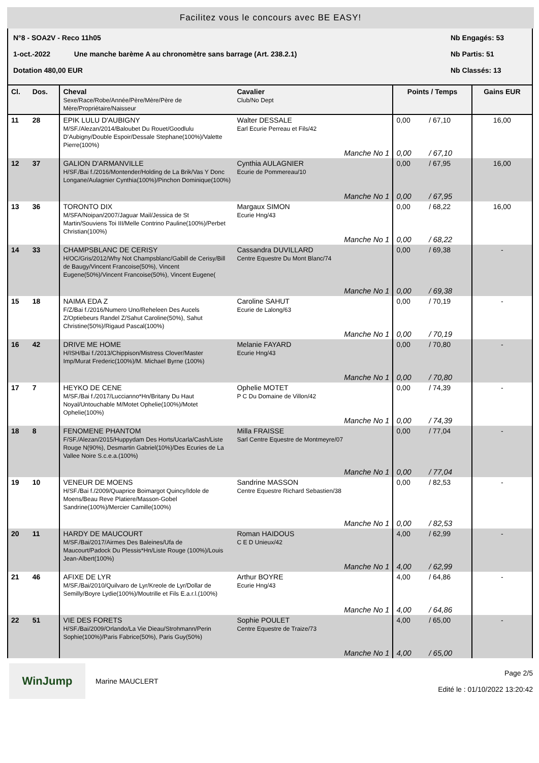Facilitez vous le concours avec BE EASY!
N°8 - SOA2V - Reco 11h05 Nb Engagés: 53
1-oct.-2022 Une manche barème A au chronomètre sans barrage (Art. 238.2.1) Nb Partis: 51
Dotation 480,00 EUR Nb Classés: 13
| Cl. | Dos. | Cheval Sexe/Race/Robe/Année/Père/Mère/Père de Mère/Propriétaire/Naisseur | Cavalier Club/No Dept | Points / Temps | | Gains EUR |
| --- | --- | --- | --- | --- | --- | --- |
| 11 | 28 | EPIK LULU D'AUBIGNY M/SF./Alezan/2014/Baloubet Du Rouet/Goodlulu D'Aubigny/Double Espoir/Dessale Stephane(100%)/Valette Pierre(100%) | Walter DESSALE Earl Ecurie Perreau et Fils/42 Manche No 1 | 0,00 0,00 | / 67,10 / 67,10 | 16,00 |
| 12 | 37 | GALION D'ARMANVILLE H/SF./Bai f./2016/Montender/Holding de La Brik/Vas Y Donc Longane/Aulagnier Cynthia(100%)/Pinchon Dominique(100%) | Cynthia AULAGNIER Ecurie de Pommereau/10 Manche No 1 | 0,00 0,00 | / 67,95 / 67,95 | 16,00 |
| 13 | 36 | TORONTO DIX M/SFA/Noipan/2007/Jaguar Mail/Jessica de St Martin/Souviens Toi III/Melle Contrino Pauline(100%)/Perbet Christian(100%) | Margaux SIMON Ecurie Hng/43 Manche No 1 | 0,00 0,00 | / 68,22 / 68,22 | 16,00 |
| 14 | 33 | CHAMPSBLANC DE CERISY H/OC/Gris/2012/Why Not Champsblanc/Gabill de Cerisy/Bill de Baugy/Vincent Francoise(50%), Vincent Eugene(50%)/Vincent Francoise(50%), Vincent Eugene( | Cassandra DUVILLARD Centre Equestre Du Mont Blanc/74 Manche No 1 | 0,00 0,00 | / 69,38 / 69,38 | - |
| 15 | 18 | NAIMA EDA Z F/Z/Bai f./2016/Numero Uno/Reheleen Des Aucels Z/Optiebeurs Randel Z/Sahut Caroline(50%), Sahut Christine(50%)/Rigaud Pascal(100%) | Caroline SAHUT Ecurie de Lalong/63 Manche No 1 | 0,00 0,00 | / 70,19 / 70,19 | - |
| 16 | 42 | DRIVE ME HOME H/ISH/Bai f./2013/Chippison/Mistress Clover/Master Imp/Murat Frederic(100%)/M. Michael Byrne (100%) | Melanie FAYARD Ecurie Hng/43 Manche No 1 | 0,00 0,00 | / 70,80 / 70,80 | - |
| 17 | 7 | HEYKO DE CENE M/SF./Bai f./2017/Luccianno*Hn/Britany Du Haut Noyal/Untouchable M/Motet Ophelie(100%)/Motet Ophelie(100%) | Ophelie MOTET P C Du Domaine de Villon/42 Manche No 1 | 0,00 0,00 | / 74,39 / 74,39 | - |
| 18 | 8 | FENOMENE PHANTOM F/SF./Alezan/2015/Huppydam Des Horts/Ucarla/Cash/Liste Rouge N(90%), Desmartin Gabriel(10%)/Des Ecuries de La Vallee Noire S.c.e.a.(100%) | Milla FRAISSE Sarl Centre Equestre de Montmeyre/07 Manche No 1 | 0,00 0,00 | / 77,04 / 77,04 | - |
| 19 | 10 | VENEUR DE MOENS H/SF./Bai f./2009/Quaprice Boimargot Quincy/Idole de Moens/Beau Reve Platiere/Masson-Gobel Sandrine(100%)/Mercier Camille(100%) | Sandrine MASSON Centre Equestre Richard Sebastien/38 Manche No 1 | 0,00 0,00 | / 82,53 / 82,53 | - |
| 20 | 11 | HARDY DE MAUCOURT M/SF./Bai/2017/Airmes Des Baleines/Ufa de Maucourt/Padock Du Plessis*Hn/Liste Rouge (100%)/Louis Jean-Albert(100%) | Roman HAIDOUS C E D Unieux/42 Manche No 1 | 4,00 4,00 | / 62,99 / 62,99 | - |
| 21 | 46 | AFIXE DE LYR M/SF./Bai/2010/Quilvaro de Lyr/Kreole de Lyr/Dollar de Semilly/Boyre Lydie(100%)/Moutrille et Fils E.a.r.l.(100%) | Arthur BOYRE Ecurie Hng/43 Manche No 1 | 4,00 4,00 | / 64,86 / 64,86 | - |
| 22 | 51 | VIE DES FORETS H/SF./Bai/2009/Orlando/La Vie Dieau/Strohmann/Perin Sophie(100%)/Paris Fabrice(50%), Paris Guy(50%) | Sophie POULET Centre Equestre de Traize/73 Manche No 1 | 4,00 4,00 | / 65,00 / 65,00 | - |
WinJump
Marine MAUCLERT
Page 2/5
Edité le : 01/10/2022 13:20:42